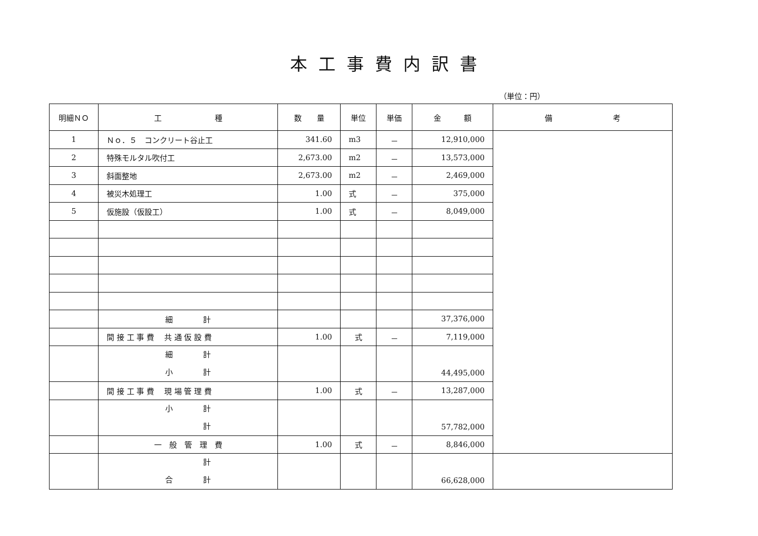本工事費内訳書
（単位：円）
| 明細ＮＯ | 工 種 | 数 量 | 単位 | 単価 | 金 額 | 備 考 |
| --- | --- | --- | --- | --- | --- | --- |
| 1 | Ｎｏ．５ コンクリート谷止工 | 341.60 | m3 | － | 12,910,000 | |
| 2 | 特殊モルタル吹付工 | 2,673.00 | m2 | － | 13,573,000 | |
| 3 | 斜面整地 | 2,673.00 | m2 | － | 2,469,000 | |
| 4 | 被災木処理工 | 1.00 | 式 | － | 375,000 | |
| 5 | 仮施設（仮設工） | 1.00 | 式 | － | 8,049,000 | |
| | 細 計 | | | | 37,376,000 | |
| | 間 接 工 事 費 共 通 仮 設 費 | 1.00 | 式 | － | 7,119,000 | |
| | 細 計 小 計 | | | | 44,495,000 | |
| | 間 接 工 事 費 現 場 管 理 費 | 1.00 | 式 | － | 13,287,000 | |
| | 小 計 計 | | | | 57,782,000 | |
| | 一 般 管 理 費 | 1.00 | 式 | － | 8,846,000 | |
| | 計 合 計 | | | | 66,628,000 | |